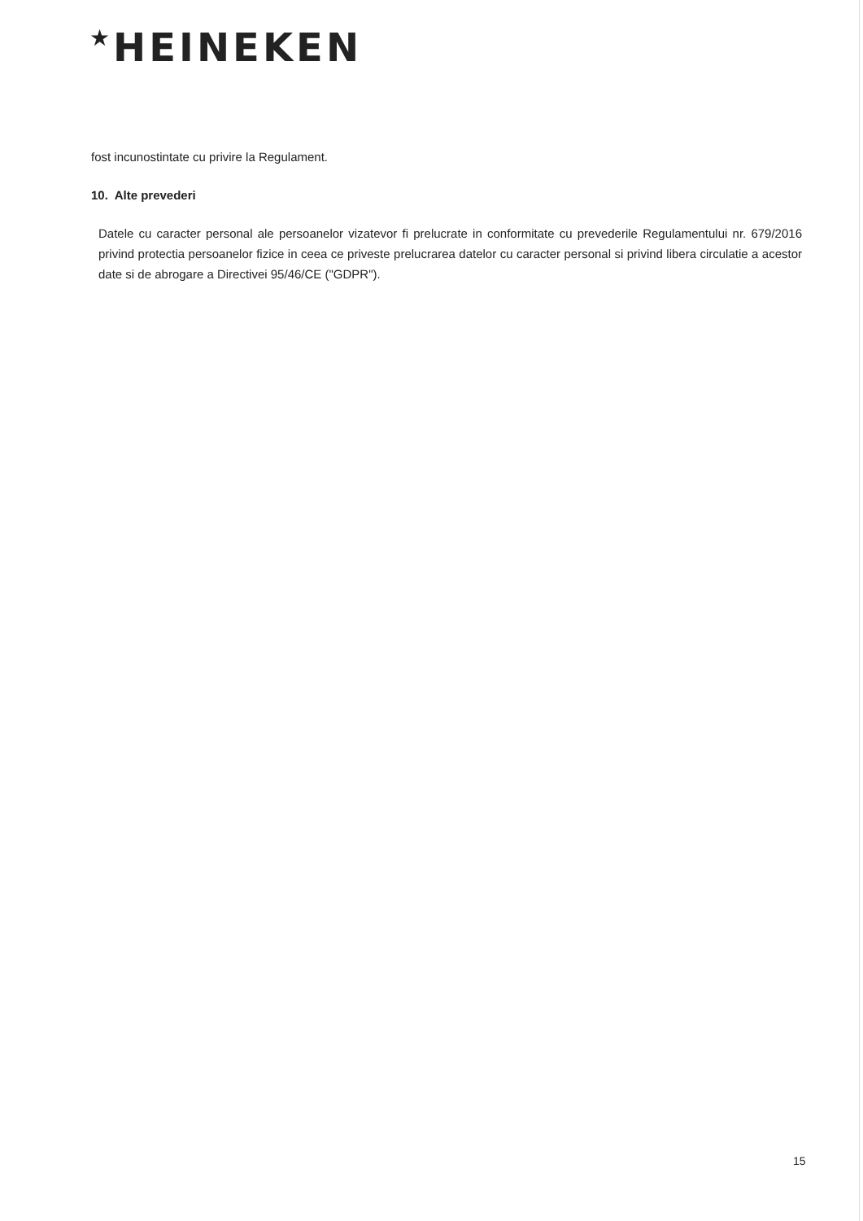★HEINEKEN
fost incunostintate cu privire la Regulament.
10. Alte prevederi
Datele cu caracter personal ale persoanelor vizatevor fi prelucrate in conformitate cu prevederile Regulamentului nr. 679/2016 privind protectia persoanelor fizice in ceea ce priveste prelucrarea datelor cu caracter personal si privind libera circulatie a acestor date si de abrogare a Directivei 95/46/CE ("GDPR").
15